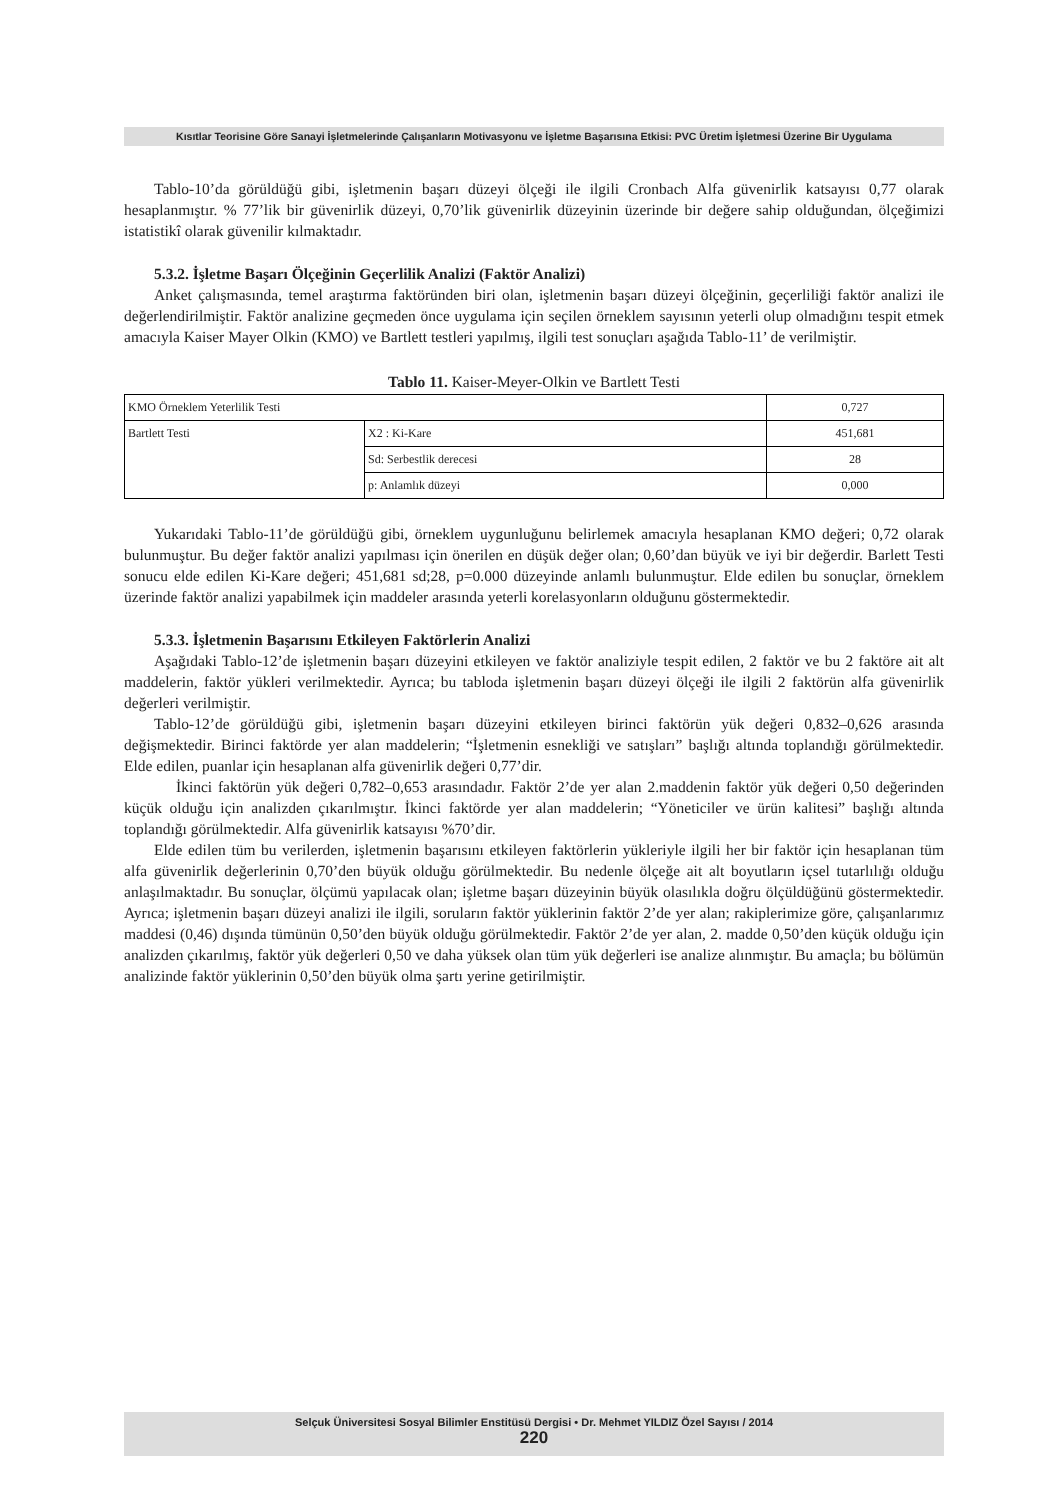Kısıtlar Teorisine Göre Sanayi İşletmelerinde Çalışanların Motivasyonu ve İşletme Başarısına Etkisi: PVC Üretim İşletmesi Üzerine Bir Uygulama
Tablo-10’da görüldüğü gibi, işletmenin başarı düzeyi ölçeği ile ilgili Cronbach Alfa güvenirlik katsayısı 0,77 olarak hesaplanmıştır. % 77’lik bir güvenirlik düzeyi, 0,70’lik güvenirlik düzeyinin üzerinde bir değere sahip olduğundan, ölçeğimizi istatistikî olarak güvenilir kılmaktadır.
5.3.2. İşletme Başarı Ölçeğinin Geçerlilik Analizi (Faktör Analizi)
Anket çalışmasında, temel araştırma faktöründen biri olan, işletmenin başarı düzeyi ölçeğinin, geçerliliği faktör analizi ile değerlendirilmiştir. Faktör analizine geçmeden önce uygulama için seçilen örneklem sayısının yeterli olup olmadığını tespit etmek amacıyla Kaiser Mayer Olkin (KMO) ve Bartlett testleri yapılmış, ilgili test sonuçları aşağıda Tablo-11’ de verilmiştir.
Tablo 11. Kaiser-Meyer-Olkin ve Bartlett Testi
| KMO Örneklem Yeterlilik Testi | | 0,727 |
| Bartlett Testi | X2 : Ki-Kare | 451,681 |
| | Sd: Serbestlik derecesi | 28 |
| | p: Anlamlık düzeyi | 0,000 |
Yukarıdaki Tablo-11’de görüldüğü gibi, örneklem uygunluğunu belirlemek amacıyla hesaplanan KMO değeri; 0,72 olarak bulunmuştur. Bu değer faktör analizi yapılması için önerilen en düşük değer olan; 0,60’dan büyük ve iyi bir değerdir. Barlett Testi sonucu elde edilen Ki-Kare değeri; 451,681 sd;28, p=0.000 düzeyinde anlamlı bulunmuştur. Elde edilen bu sonuçlar, örneklem üzerinde faktör analizi yapabilmek için maddeler arasında yeterli korelasyonların olduğunu göstermektedir.
5.3.3. İşletmenin Başarısını Etkileyen Faktörlerin Analizi
Aşağıdaki Tablo-12’de işletmenin başarı düzeyini etkileyen ve faktör analiziyle tespit edilen, 2 faktör ve bu 2 faktöre ait alt maddelerin, faktör yükleri verilmektedir. Ayrıca; bu tabloda işletmenin başarı düzeyi ölçeği ile ilgili 2 faktörün alfa güvenirlik değerleri verilmiştir.
Tablo-12’de görüldüğü gibi, işletmenin başarı düzeyini etkileyen birinci faktörün yük değeri 0,832–0,626 arasında değişmektedir. Birinci faktörde yer alan maddelerin; “İşletmenin esnekliği ve satışları” başlığı altında toplandığı görülmektedir. Elde edilen, puanlar için hesaplanan alfa güvenirlik değeri 0,77’dir.
İkinci faktörün yük değeri 0,782–0,653 arasındadır. Faktör 2’de yer alan 2.maddenin faktör yük değeri 0,50 değerinden küçük olduğu için analizden çıkarılmıştır. İkinci faktörde yer alan maddelerin; “Yöneticiler ve ürün kalitesi” başlığı altında toplandığı görülmektedir. Alfa güvenirlik katsayısı %70’dir.
Elde edilen tüm bu verilerden, işletmenin başarısını etkileyen faktörlerin yükleriyle ilgili her bir faktör için hesaplanan tüm alfa güvenirlik değerlerinin 0,70’den büyük olduğu görülmektedir. Bu nedenle ölçeğe ait alt boyutların içsel tutarlılığı olduğu anlaşılmaktadır. Bu sonuçlar, ölçümü yapılacak olan; işletme başarı düzeyinin büyük olasılıkla doğru ölçüldüğünü göstermektedir. Ayrıca; işletmenin başarı düzeyi analizi ile ilgili, soruların faktör yüklerinin faktör 2’de yer alan; rakiplerimize göre, çalışanlarımız maddesi (0,46) dışında tümünün 0,50’den büyük olduğu görülmektedir. Faktör 2’de yer alan, 2. madde 0,50’den küçük olduğu için analizden çıkarılmış, faktör yük değerleri 0,50 ve daha yüksek olan tüm yük değerleri ise analize alınmıştır. Bu amaçla; bu bölümün analizinde faktör yüklerinin 0,50’den büyük olma şartı yerine getirilmiştir.
Selçuk Üniversitesi Sosyal Bilimler Enstitüsü Dergisi • Dr. Mehmet YILDIZ Özel Sayısı / 2014
220